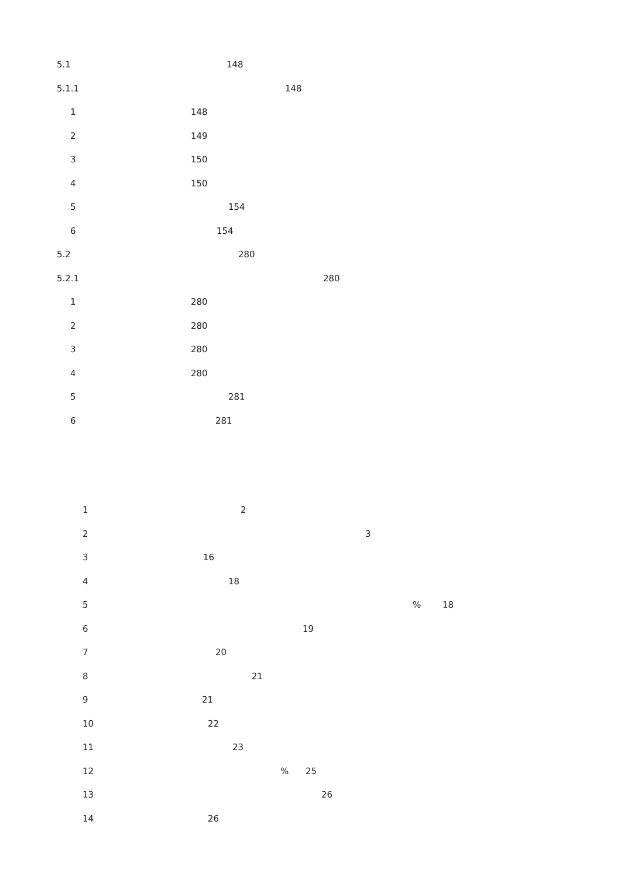5.1 148
5.1.1 148
1 148
2 149
3 150
4 150
5 154
6 154
5.2 280
5.2.1 280
1 280
2 280
3 280
4 280
5 281
6 281
1 2
2 3
3 16
4 18
5% 18
6 19
7 20
8 21
9 21
10 22
11 23
12% 25
13 26
14 26